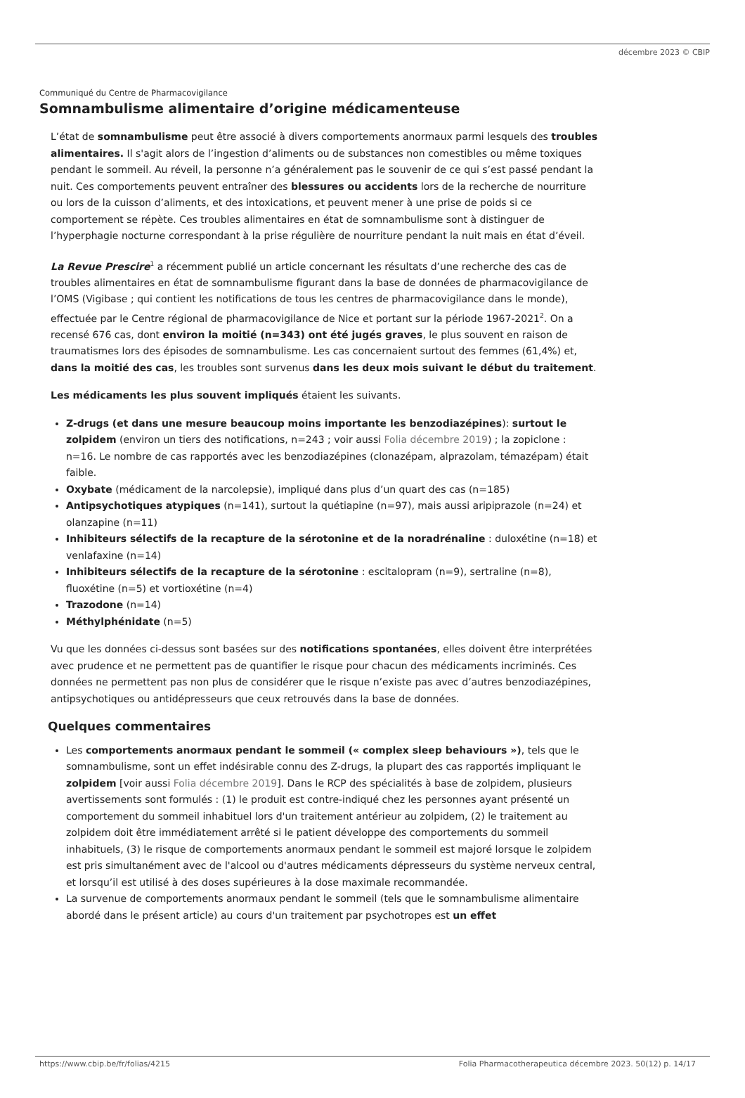décembre 2023 © CBIP
Communiqué du Centre de Pharmacovigilance
Somnambulisme alimentaire d’origine médicamenteuse
L’état de somnambulisme peut être associé à divers comportements anormaux parmi lesquels des troubles alimentaires. Il s'agit alors de l’ingestion d’aliments ou de substances non comestibles ou même toxiques pendant le sommeil. Au réveil, la personne n’a généralement pas le souvenir de ce qui s’est passé pendant la nuit. Ces comportements peuvent entraîner des blessures ou accidents lors de la recherche de nourriture ou lors de la cuisson d’aliments, et des intoxications, et peuvent mener à une prise de poids si ce comportement se répète. Ces troubles alimentaires en état de somnambulisme sont à distinguer de l’hyperphagie nocturne correspondant à la prise régulière de nourriture pendant la nuit mais en état d’éveil.
La Revue Prescire<sup>1</sup> a récemment publié un article concernant les résultats d’une recherche des cas de troubles alimentaires en état de somnambulisme figurant dans la base de données de pharmacovigilance de l’OMS (Vigibase ; qui contient les notifications de tous les centres de pharmacovigilance dans le monde), effectuée par le Centre régional de pharmacovigilance de Nice et portant sur la période 1967-2021<sup>2</sup>. On a recensé 676 cas, dont environ la moitié (n=343) ont été jugés graves, le plus souvent en raison de traumatismes lors des épisodes de somnambulisme. Les cas concernaient surtout des femmes (61,4%) et, dans la moitié des cas, les troubles sont survenus dans les deux mois suivant le début du traitement.
Les médicaments les plus souvent impliqués étaient les suivants.
Z-drugs (et dans une mesure beaucoup moins importante les benzodiazépines): surtout le zolpidem (environ un tiers des notifications, n=243 ; voir aussi Folia décembre 2019) ; la zopiclone : n=16. Le nombre de cas rapportés avec les benzodiazépines (clonazépam, alprazolam, témazépam) était faible.
Oxybate (médicament de la narcolepsie), impliqué dans plus d’un quart des cas (n=185)
Antipsychotiques atypiques (n=141), surtout la quétiapine (n=97), mais aussi aripiprazole (n=24) et olanzapine (n=11)
Inhibiteurs sélectifs de la recapture de la sérotonine et de la noradrénaline : duloxétine (n=18) et venlafaxine (n=14)
Inhibiteurs sélectifs de la recapture de la sérotonine : escitalopram (n=9), sertraline (n=8), fluoxétine (n=5) et vortioxétine (n=4)
Trazodone (n=14)
Méthylphénidate (n=5)
Vu que les données ci-dessus sont basées sur des notifications spontanées, elles doivent être interprétées avec prudence et ne permettent pas de quantifier le risque pour chacun des médicaments incriminés. Ces données ne permettent pas non plus de considérer que le risque n’existe pas avec d’autres benzodiazépines, antipsychotiques ou antidépresseurs que ceux retrouvés dans la base de données.
Quelques commentaires
Les comportements anormaux pendant le sommeil (« complex sleep behaviours »), tels que le somnambulisme, sont un effet indésirable connu des Z-drugs, la plupart des cas rapportés impliquant le zolpidem [voir aussi Folia décembre 2019]. Dans le RCP des spécialités à base de zolpidem, plusieurs avertissements sont formulés : (1) le produit est contre-indiqué chez les personnes ayant présenté un comportement du sommeil inhabituel lors d'un traitement antérieur au zolpidem, (2) le traitement au zolpidem doit être immédiatement arrêté si le patient développe des comportements du sommeil inhabituels, (3) le risque de comportements anormaux pendant le sommeil est majoré lorsque le zolpidem est pris simultanément avec de l'alcool ou d'autres médicaments dépresseurs du système nerveux central, et lorsqu’il est utilisé à des doses supérieures à la dose maximale recommandée.
La survenue de comportements anormaux pendant le sommeil (tels que le somnambulisme alimentaire abordé dans le présent article) au cours d'un traitement par psychotropes est un effet
https://www.cbip.be/fr/folias/4215 Folia Pharmacotherapeutica décembre 2023. 50(12) p. 14/17